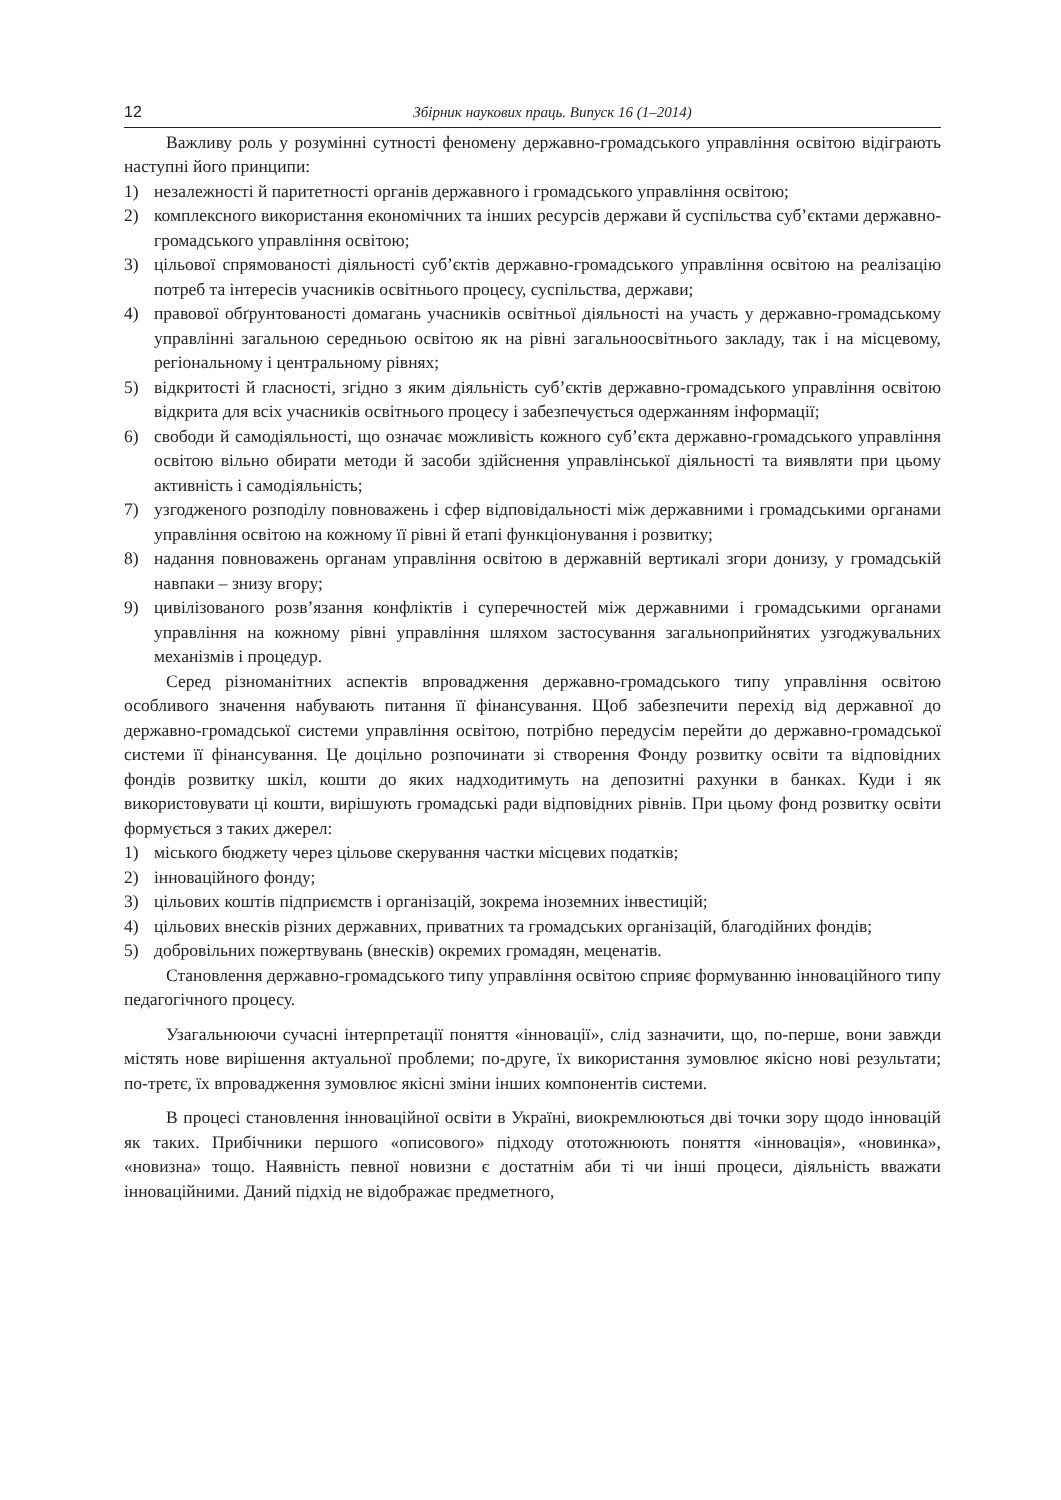12 Збірник наукових праць. Випуск 16 (1–2014)
Важливу роль у розумінні сутності феномену державно-громадського управління освітою відіграють наступні його принципи:
1) незалежності й паритетності органів державного і громадського управління освітою;
2) комплексного використання економічних та інших ресурсів держави й суспільства суб’єктами державно-громадського управління освітою;
3) цільової спрямованості діяльності суб’єктів державно-громадського управління освітою на реалізацію потреб та інтересів учасників освітнього процесу, суспільства, держави;
4) правової обґрунтованості домагань учасників освітньої діяльності на участь у державно-громадському управлінні загальною середньою освітою як на рівні загальноосвітнього закладу, так і на місцевому, регіональному і центральному рівнях;
5) відкритості й гласності, згідно з яким діяльність суб’єктів державно-громадського управління освітою відкрита для всіх учасників освітнього процесу і забезпечується одержанням інформації;
6) свободи й самодіяльності, що означає можливість кожного суб’єкта державно-громадського управління освітою вільно обирати методи й засоби здійснення управлінської діяльності та виявляти при цьому активність і самодіяльність;
7) узгодженого розподілу повноважень і сфер відповідальності між державними і громадськими органами управління освітою на кожному її рівні й етапі функціонування і розвитку;
8) надання повноважень органам управління освітою в державній вертикалі згори донизу, у громадській навпаки – знизу вгору;
9) цивілізованого розв’язання конфліктів і суперечностей між державними і громадськими органами управління на кожному рівні управління шляхом застосування загальноприйнятих узгоджувальних механізмів і процедур.
Серед різноманітних аспектів впровадження державно-громадського типу управління освітою особливого значення набувають питання її фінансування. Щоб забезпечити перехід від державної до державно-громадської системи управління освітою, потрібно передусім перейти до державно-громадської системи її фінансування. Це доцільно розпочинати зі створення Фонду розвитку освіти та відповідних фондів розвитку шкіл, кошти до яких надходитимуть на депозитні рахунки в банках. Куди і як використовувати ці кошти, вирішують громадські ради відповідних рівнів. При цьому фонд розвитку освіти формується з таких джерел:
1) міського бюджету через цільове скерування частки місцевих податків;
2) інноваційного фонду;
3) цільових коштів підприємств і організацій, зокрема іноземних інвестицій;
4) цільових внесків різних державних, приватних та громадських організацій, благодійних фондів;
5) добровільних пожертвувань (внесків) окремих громадян, меценатів.
Становлення державно-громадського типу управління освітою сприяє формуванню інноваційного типу педагогічного процесу.
Узагальнюючи сучасні інтерпретації поняття «інновації», слід зазначити, що, по-перше, вони завжди містять нове вирішення актуальної проблеми; по-друге, їх використання зумовлює якісно нові результати; по-третє, їх впровадження зумовлює якісні зміни інших компонентів системи.
В процесі становлення інноваційної освіти в Україні, виокремлюються дві точки зору щодо інновацій як таких. Прибічники першого «описового» підходу ототожнюють поняття «інновація», «новинка», «новизна» тощо. Наявність певної новизни є достатнім аби ті чи інші процеси, діяльність вважати інноваційними. Даний підхід не відображає предметного,